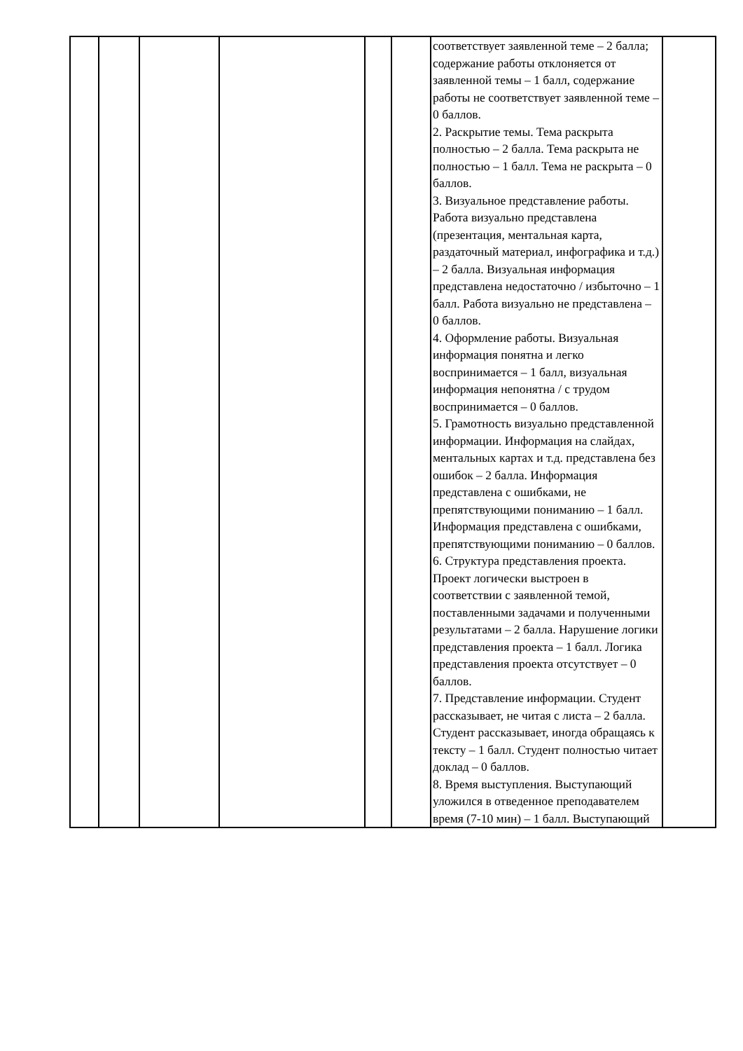| | | | | | | соответствует заявленной теме – 2 балла; содержание работы отклоняется от заявленной темы – 1 балл, содержание работы не соответствует заявленной теме – 0 баллов. 2. Раскрытие темы. Тема раскрыта полностью – 2 балла. Тема раскрыта не полностью – 1 балл. Тема не раскрыта – 0 баллов. 3. Визуальное представление работы. Работа визуально представлена (презентация, ментальная карта, раздаточный материал, инфографика и т.д.) – 2 балла. Визуальная информация представлена недостаточно / избыточно – 1 балл. Работа визуально не представлена – 0 баллов. 4. Оформление работы. Визуальная информация понятна и легко воспринимается – 1 балл, визуальная информация непонятна / с трудом воспринимается – 0 баллов. 5. Грамотность визуально представленной информации. Информация на слайдах, ментальных картах и т.д. представлена без ошибок – 2 балла. Информация представлена с ошибками, не препятствующими пониманию – 1 балл. Информация представлена с ошибками, препятствующими пониманию – 0 баллов. 6. Структура представления проекта. Проект логически выстроен в соответствии с заявленной темой, поставленными задачами и полученными результатами – 2 балла. Нарушение логики представления проекта – 1 балл. Логика представления проекта отсутствует – 0 баллов. 7. Представление информации. Студент рассказывает, не читая с листа – 2 балла. Студент рассказывает, иногда обращаясь к тексту – 1 балл. Студент полностью читает доклад – 0 баллов. 8. Время выступления. Выступающий уложился в отведенное преподавателем время (7-10 мин) – 1 балл. Выступающий | |